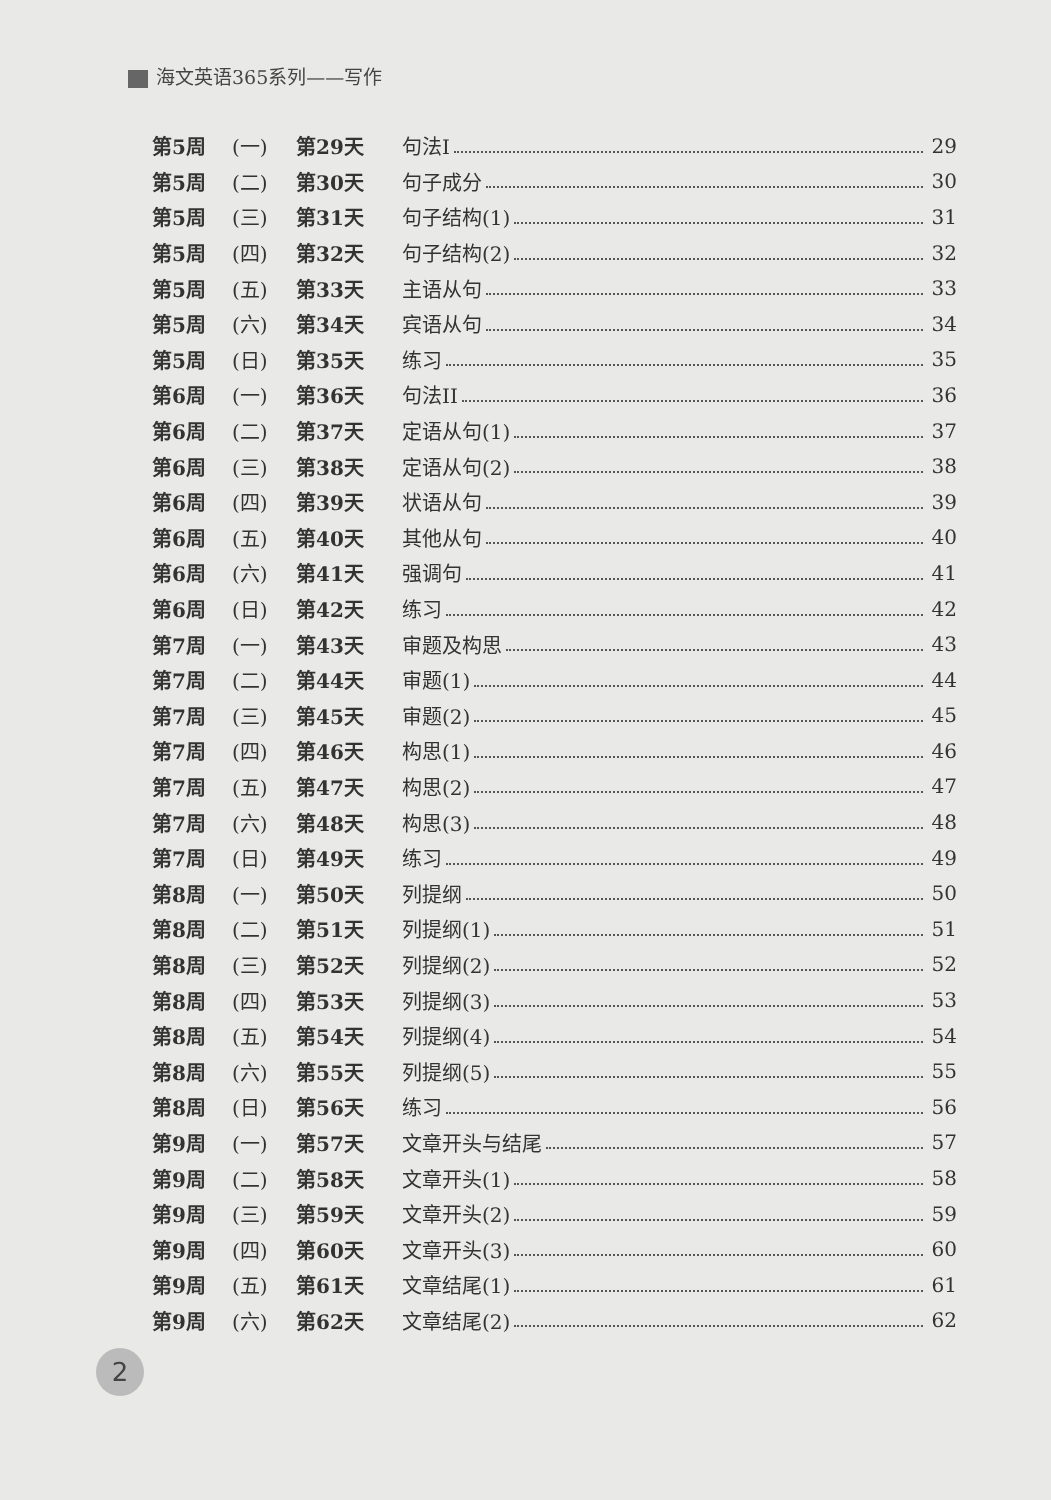海文英语365系列——写作
第5周 (一) 第29天 句法I 29
第5周 (二) 第30天 句子成分 30
第5周 (三) 第31天 句子结构(1) 31
第5周 (四) 第32天 句子结构(2) 32
第5周 (五) 第33天 主语从句 33
第5周 (六) 第34天 宾语从句 34
第5周 (日) 第35天 练习 35
第6周 (一) 第36天 句法II 36
第6周 (二) 第37天 定语从句(1) 37
第6周 (三) 第38天 定语从句(2) 38
第6周 (四) 第39天 状语从句 39
第6周 (五) 第40天 其他从句 40
第6周 (六) 第41天 强调句 41
第6周 (日) 第42天 练习 42
第7周 (一) 第43天 审题及构思 43
第7周 (二) 第44天 审题(1) 44
第7周 (三) 第45天 审题(2) 45
第7周 (四) 第46天 构思(1) 46
第7周 (五) 第47天 构思(2) 47
第7周 (六) 第48天 构思(3) 48
第7周 (日) 第49天 练习 49
第8周 (一) 第50天 列提纲 50
第8周 (二) 第51天 列提纲(1) 51
第8周 (三) 第52天 列提纲(2) 52
第8周 (四) 第53天 列提纲(3) 53
第8周 (五) 第54天 列提纲(4) 54
第8周 (六) 第55天 列提纲(5) 55
第8周 (日) 第56天 练习 56
第9周 (一) 第57天 文章开头与结尾 57
第9周 (二) 第58天 文章开头(1) 58
第9周 (三) 第59天 文章开头(2) 59
第9周 (四) 第60天 文章开头(3) 60
第9周 (五) 第61天 文章结尾(1) 61
第9周 (六) 第62天 文章结尾(2) 62
2